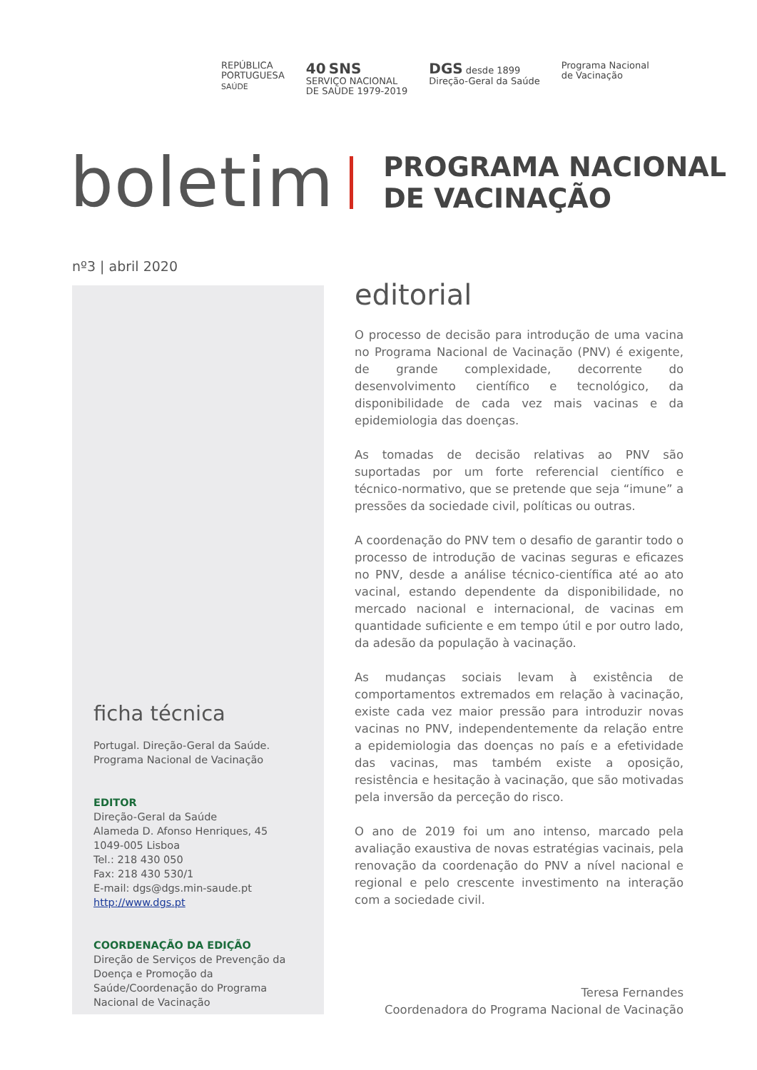REPÚBLICA
PORTUGUESA
SAÚDE
40 SNS
SERVIÇO NACIONAL
DE SAÚDE 1979-2019
DGS desde 1899
Direção-Geral da Saúde
Programa Nacional
de Vacinação
boletim
PROGRAMA NACIONAL
DE VACINAÇÃO
nº3 | abril 2020
ficha técnica
Portugal. Direção-Geral da Saúde.
Programa Nacional de Vacinação
EDITOR
Direção-Geral da Saúde
Alameda D. Afonso Henriques, 45
1049-005 Lisboa
Tel.: 218 430 050
Fax: 218 430 530/1
E-mail: dgs@dgs.min-saude.pt
http://www.dgs.pt
COORDENAÇÃO DA EDIÇÃO
Direção de Serviços de Prevenção da Doença e Promoção da Saúde/Coordenação do Programa Nacional de Vacinação
editorial
O processo de decisão para introdução de uma vacina no Programa Nacional de Vacinação (PNV) é exigente, de grande complexidade, decorrente do desenvolvimento científico e tecnológico, da disponibilidade de cada vez mais vacinas e da epidemiologia das doenças.
As tomadas de decisão relativas ao PNV são suportadas por um forte referencial científico e técnico-normativo, que se pretende que seja “imune” a pressões da sociedade civil, políticas ou outras.
A coordenação do PNV tem o desafio de garantir todo o processo de introdução de vacinas seguras e eficazes no PNV, desde a análise técnico-científica até ao ato vacinal, estando dependente da disponibilidade, no mercado nacional e internacional, de vacinas em quantidade suficiente e em tempo útil e por outro lado, da adesão da população à vacinação.
As mudanças sociais levam à existência de comportamentos extremados em relação à vacinação, existe cada vez maior pressão para introduzir novas vacinas no PNV, independentemente da relação entre a epidemiologia das doenças no país e a efetividade das vacinas, mas também existe a oposição, resistência e hesitação à vacinação, que são motivadas pela inversão da perceção do risco.
O ano de 2019 foi um ano intenso, marcado pela avaliação exaustiva de novas estratégias vacinais, pela renovação da coordenação do PNV a nível nacional e regional e pelo crescente investimento na interação com a sociedade civil.
Teresa Fernandes
Coordenadora do Programa Nacional de Vacinação